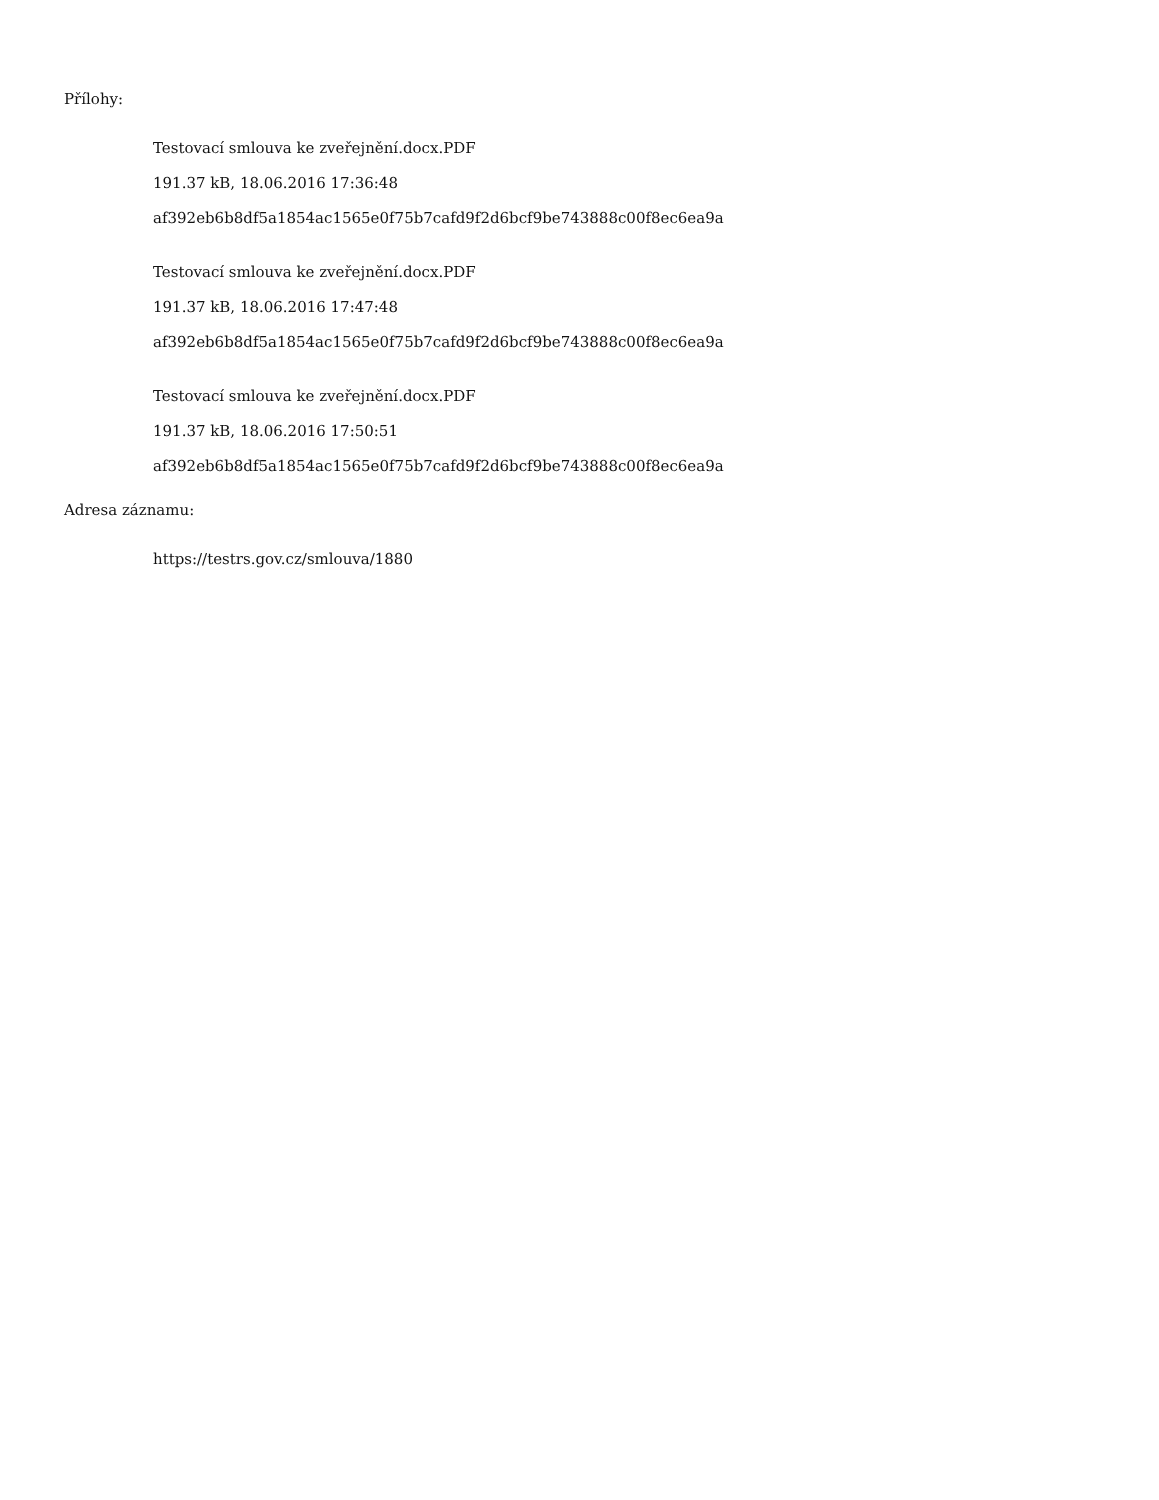Přílohy:
Testovací smlouva ke zveřejnění.docx.PDF
191.37 kB, 18.06.2016 17:36:48
af392eb6b8df5a1854ac1565e0f75b7cafd9f2d6bcf9be743888c00f8ec6ea9a
Testovací smlouva ke zveřejnění.docx.PDF
191.37 kB, 18.06.2016 17:47:48
af392eb6b8df5a1854ac1565e0f75b7cafd9f2d6bcf9be743888c00f8ec6ea9a
Testovací smlouva ke zveřejnění.docx.PDF
191.37 kB, 18.06.2016 17:50:51
af392eb6b8df5a1854ac1565e0f75b7cafd9f2d6bcf9be743888c00f8ec6ea9a
Adresa záznamu:
https://testrs.gov.cz/smlouva/1880